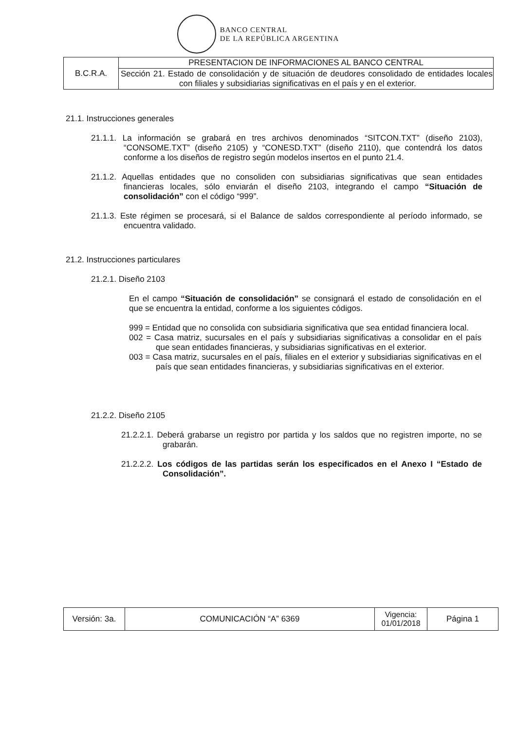BANCO CENTRAL
DE LA REPÚBLICA ARGENTINA
| B.C.R.A. | PRESENTACION DE INFORMACIONES AL BANCO CENTRAL |
| | Sección 21. Estado de consolidación y de situación de deudores consolidado de entidades locales con filiales y subsidiarias significativas en el país y en el exterior. |
21.1. Instrucciones generales
21.1.1. La información se grabará en tres archivos denominados “SITCON.TXT” (diseño 2103), “CONSOME.TXT” (diseño 2105) y “CONESD.TXT” (diseño 2110), que contendrá los datos conforme a los diseños de registro según modelos insertos en el punto 21.4.
21.1.2. Aquellas entidades que no consoliden con subsidiarias significativas que sean entidades financieras locales, sólo enviarán el diseño 2103, integrando el campo “Situación de consolidación” con el código “999”.
21.1.3. Este régimen se procesará, si el Balance de saldos correspondiente al período informado, se encuentra validado.
21.2. Instrucciones particulares
21.2.1. Diseño 2103
En el campo “Situación de consolidación” se consignará el estado de consolidación en el que se encuentra la entidad, conforme a los siguientes códigos.
999 = Entidad que no consolida con subsidiaria significativa que sea entidad financiera local.
002 = Casa matriz, sucursales en el país y subsidiarias significativas a consolidar en el país que sean entidades financieras, y subsidiarias significativas en el exterior.
003 = Casa matriz, sucursales en el país, filiales en el exterior y subsidiarias significativas en el país que sean entidades financieras, y subsidiarias significativas en el exterior.
21.2.2. Diseño 2105
21.2.2.1. Deberá grabarse un registro por partida y los saldos que no registren importe, no se grabarán.
21.2.2.2. Los códigos de las partidas serán los especificados en el Anexo I “Estado de Consolidación”.
| Versión: 3a. | COMUNICACIÓN “A” 6369 | Vigencia: 01/01/2018 | Página 1 |